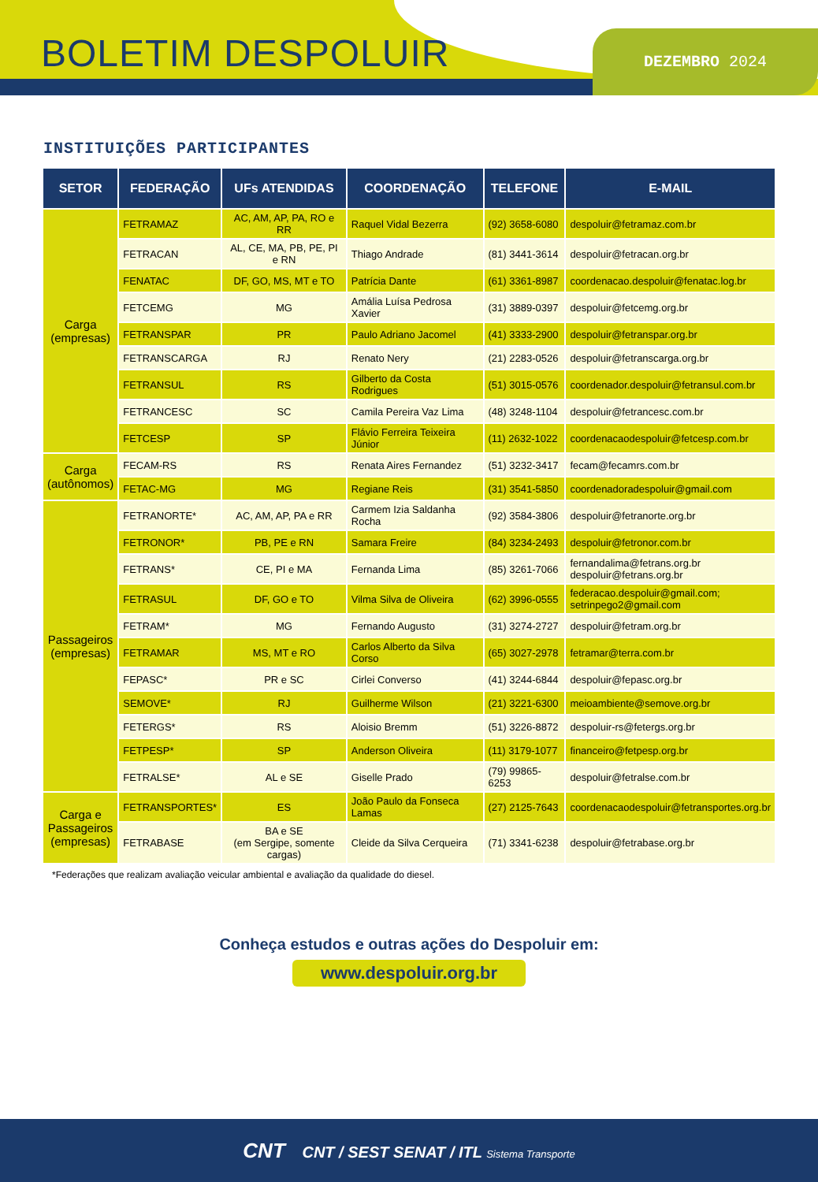BOLETIM DESPOLUIR DEZEMBRO 2024
INSTITUIÇÕES PARTICIPANTES
| SETOR | FEDERAÇÃO | UFs ATENDIDAS | COORDENAÇÃO | TELEFONE | E-MAIL |
| --- | --- | --- | --- | --- | --- |
| Carga (empresas) | FETRAMAZ | AC, AM, AP, PA, RO e RR | Raquel Vidal Bezerra | (92) 3658-6080 | despoluir@fetramaz.com.br |
| | FETRACAN | AL, CE, MA, PB, PE, PI e RN | Thiago Andrade | (81) 3441-3614 | despoluir@fetracan.org.br |
| | FENATAC | DF, GO, MS, MT e TO | Patrícia Dante | (61) 3361-8987 | coordenacao.despoluir@fenatac.log.br |
| | FETCEMG | MG | Amália Luísa Pedrosa Xavier | (31) 3889-0397 | despoluir@fetcemg.org.br |
| | FETRANSPAR | PR | Paulo Adriano Jacomel | (41) 3333-2900 | despoluir@fetranspar.org.br |
| | FETRANSCARGA | RJ | Renato Nery | (21) 2283-0526 | despoluir@fetranscarga.org.br |
| | FETRANSUL | RS | Gilberto da Costa Rodrigues | (51) 3015-0576 | coordenador.despoluir@fetransul.com.br |
| | FETRANCESC | SC | Camila Pereira Vaz Lima | (48) 3248-1104 | despoluir@fetrancesc.com.br |
| | FETCESP | SP | Flávio Ferreira Teixeira Júnior | (11) 2632-1022 | coordenacaodespoluir@fetcesp.com.br |
| Carga (autônomos) | FECAM-RS | RS | Renata Aires Fernandez | (51) 3232-3417 | fecam@fecamrs.com.br |
| | FETAC-MG | MG | Regiane Reis | (31) 3541-5850 | coordenadoradespoluir@gmail.com |
| Passageiros (empresas) | FETRANORTE* | AC, AM, AP, PA e RR | Carmem Izia Saldanha Rocha | (92) 3584-3806 | despoluir@fetranorte.org.br |
| | FETRONOR* | PB, PE e RN | Samara Freire | (84) 3234-2493 | despoluir@fetronor.com.br |
| | FETRANS* | CE, PI e MA | Fernanda Lima | (85) 3261-7066 | fernandalima@fetrans.org.br despoluir@fetrans.org.br |
| | FETRASUL | DF, GO e TO | Vilma Silva de Oliveira | (62) 3996-0555 | federacao.despoluir@gmail.com; setrinpego2@gmail.com |
| | FETRAM* | MG | Fernando Augusto | (31) 3274-2727 | despoluir@fetram.org.br |
| | FETRAMAR | MS, MT e RO | Carlos Alberto da Silva Corso | (65) 3027-2978 | fetramar@terra.com.br |
| | FEPASC* | PR e SC | Cirlei Converso | (41) 3244-6844 | despoluir@fepasc.org.br |
| | SEMOVE* | RJ | Guilherme Wilson | (21) 3221-6300 | meioambiente@semove.org.br |
| | FETERGS* | RS | Aloisio Bremm | (51) 3226-8872 | despoluir-rs@fetergs.org.br |
| | FETPESP* | SP | Anderson Oliveira | (11) 3179-1077 | financeiro@fetpesp.org.br |
| | FETRALSE* | AL e SE | Giselle Prado | (79) 99865-6253 | despoluir@fetralse.com.br |
| Carga e Passageiros (empresas) | FETRANSPORTES* | ES | João Paulo da Fonseca Lamas | (27) 2125-7643 | coordenacaodespoluir@fetransportes.org.br |
| | FETRABASE | BA e SE (em Sergipe, somente cargas) | Cleide da Silva Cerqueira | (71) 3341-6238 | despoluir@fetrabase.org.br |
*Federações que realizam avaliação veicular ambiental e avaliação da qualidade do diesel.
Conheça estudos e outras ações do Despoluir em:
www.despoluir.org.br
CNT CNT / SEST SENAT / ITL Sistema Transporte